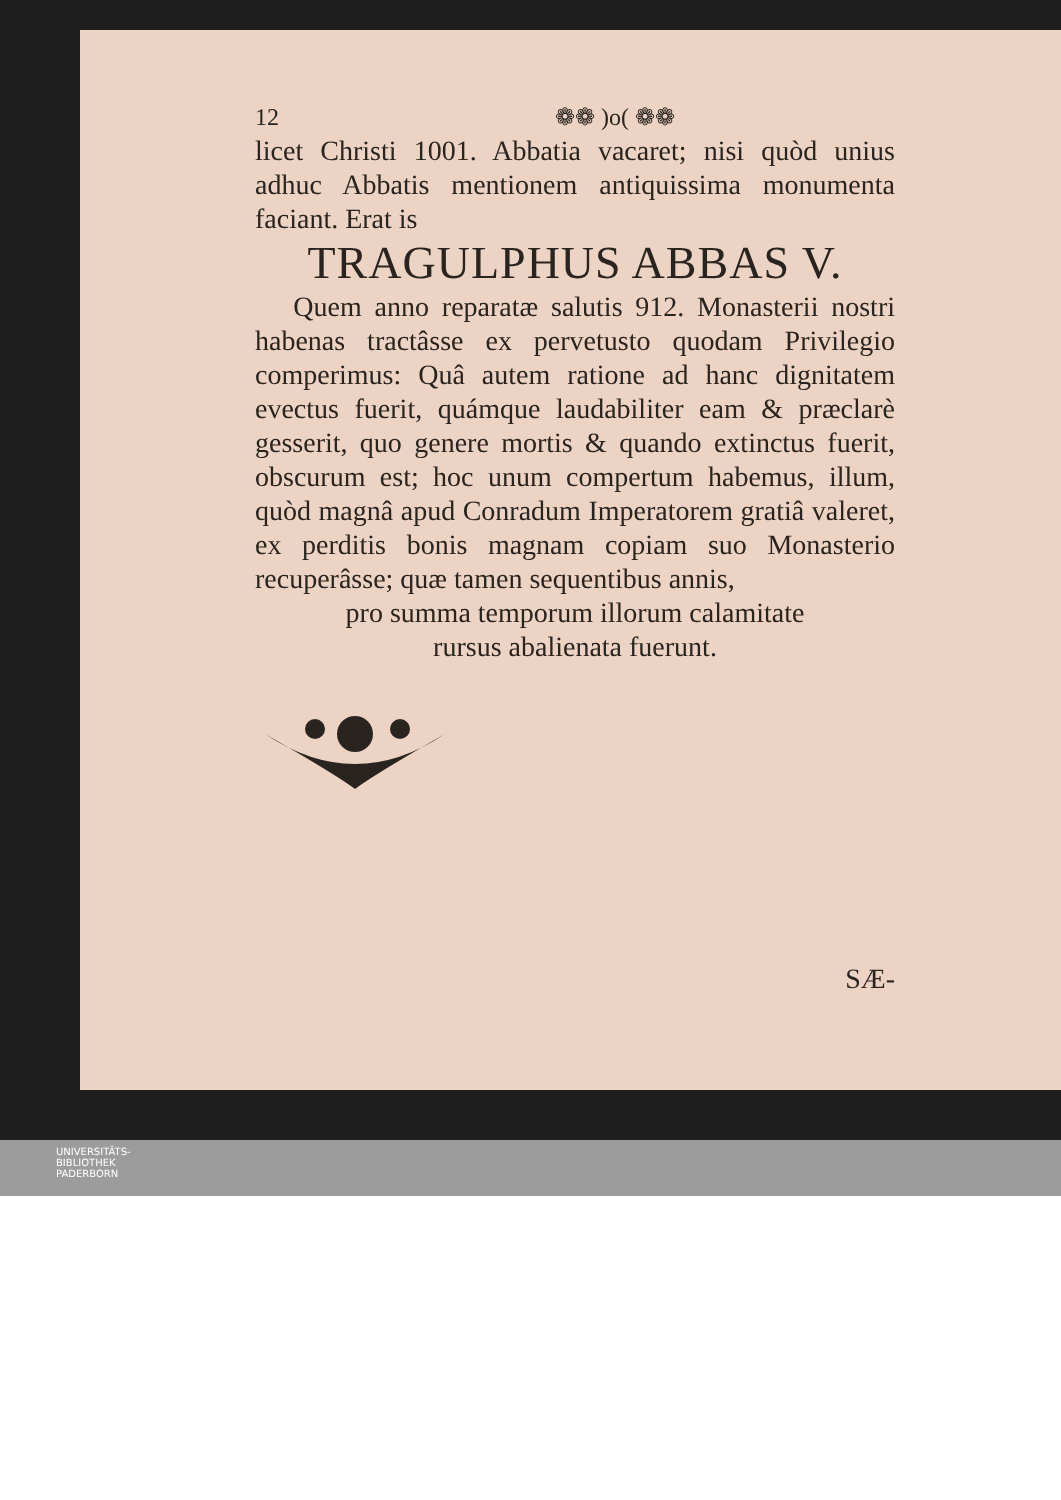12 ❁❁ )o( ❁❁
licet Christi 1001. Abbatia vacaret; nisi quòd unius adhuc Abbatis mentionem antiquissima monumenta faciant. Erat is
TRAGULPHUS ABBAS V.
Quem anno reparatæ salutis 912. Monasterii nostri habenas tractâsse ex pervetusto quodam Privilegio comperimus: Quâ autem ratione ad hanc dignitatem evectus fuerit, quámque laudabiliter eam & præclarè gesserit, quo genere mortis & quando extinctus fuerit, obscurum est; hoc unum compertum habemus, illum, quòd magnâ apud Conradum Imperatorem gratiâ valeret, ex perditis bonis magnam copiam suo Monasterio recuperâsse; quæ tamen sequentibus annis,
pro summa temporum illorum calamitate
rursus abalienata fuerunt.
SÆ-
UNIVERSITÄTS-
BIBLIOTHEK
PADERBORN